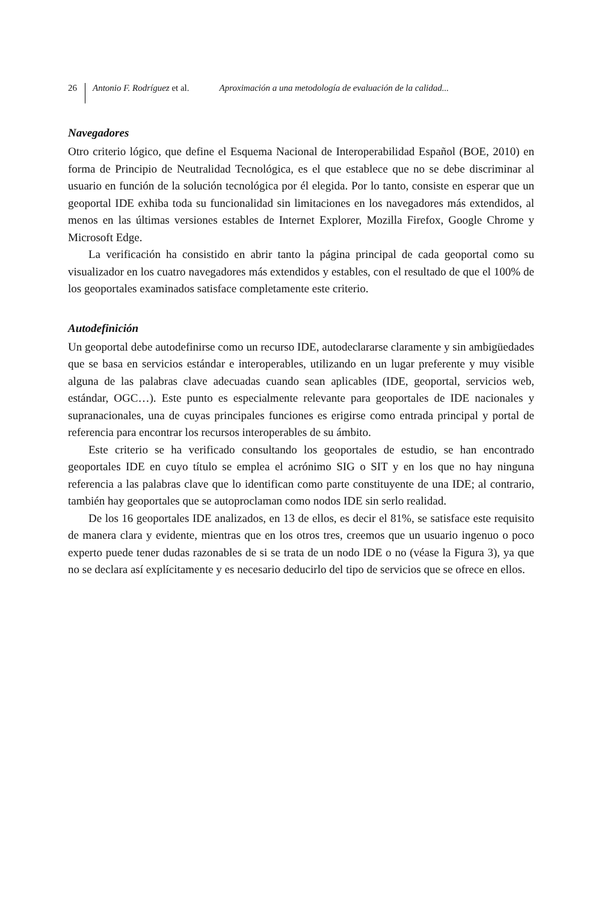26 Antonio F. Rodríguez et al. Aproximación a una metodología de evaluación de la calidad...
Navegadores
Otro criterio lógico, que define el Esquema Nacional de Interoperabilidad Español (BOE, 2010) en forma de Principio de Neutralidad Tecnológica, es el que establece que no se debe discriminar al usuario en función de la solución tecnológica por él elegida. Por lo tanto, consiste en esperar que un geoportal IDE exhiba toda su funcionalidad sin limitaciones en los navegadores más extendidos, al menos en las últimas versiones estables de Internet Explorer, Mozilla Firefox, Google Chrome y Microsoft Edge.
La verificación ha consistido en abrir tanto la página principal de cada geoportal como su visualizador en los cuatro navegadores más extendidos y estables, con el resultado de que el 100% de los geoportales examinados satisface completamente este criterio.
Autodefinición
Un geoportal debe autodefinirse como un recurso IDE, autodeclararse claramente y sin ambigüedades que se basa en servicios estándar e interoperables, utilizando en un lugar preferente y muy visible alguna de las palabras clave adecuadas cuando sean aplicables (IDE, geoportal, servicios web, estándar, OGC…). Este punto es especialmente relevante para geoportales de IDE nacionales y supranacionales, una de cuyas principales funciones es erigirse como entrada principal y portal de referencia para encontrar los recursos interoperables de su ámbito.
Este criterio se ha verificado consultando los geoportales de estudio, se han encontrado geoportales IDE en cuyo título se emplea el acrónimo SIG o SIT y en los que no hay ninguna referencia a las palabras clave que lo identifican como parte constituyente de una IDE; al contrario, también hay geoportales que se autoproclaman como nodos IDE sin serlo realidad.
De los 16 geoportales IDE analizados, en 13 de ellos, es decir el 81%, se satisface este requisito de manera clara y evidente, mientras que en los otros tres, creemos que un usuario ingenuo o poco experto puede tener dudas razonables de si se trata de un nodo IDE o no (véase la Figura 3), ya que no se declara así explícitamente y es necesario deducirlo del tipo de servicios que se ofrece en ellos.